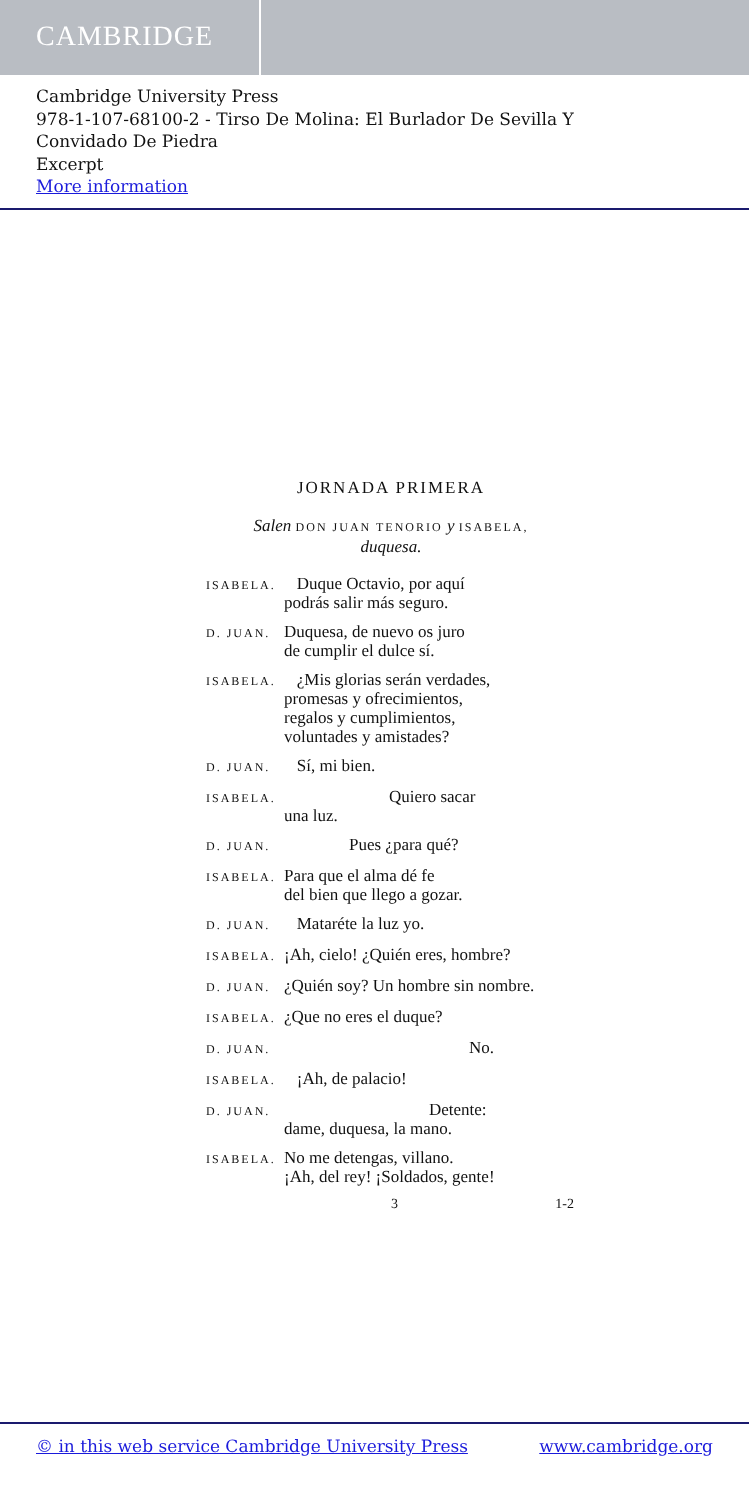CAMBRIDGE
Cambridge University Press
978-1-107-68100-2 - Tirso De Molina: El Burlador De Sevilla Y
Convidado De Piedra
Excerpt
More information
JORNADA PRIMERA
Salen DON JUAN TENORIO y ISABELA,
duquesa.
ISABELA.
Duque Octavio, por aquí
podrás salir más seguro.
D. JUAN.
Duquesa, de nuevo os juro
de cumplir el dulce sí.
ISABELA.
¿Mis glorias serán verdades,
promesas y ofrecimientos,
regalos y cumplimientos,
voluntades y amistades?
D. JUAN.
Sí, mi bien.
ISABELA.
Quiero sacar
una luz.
D. JUAN.
Pues ¿para qué?
ISABELA.
Para que el alma dé fe
del bien que llego a gozar.
D. JUAN.
Mataréte la luz yo.
ISABELA.
¡Ah, cielo! ¿Quién eres, hombre?
D. JUAN.
¿Quién soy? Un hombre sin nombre.
ISABELA.
¿Que no eres el duque?
D. JUAN.
No.
ISABELA.
¡Ah, de palacio!
D. JUAN.
Detente:
dame, duquesa, la mano.
ISABELA.
No me detengas, villano.
¡Ah, del rey! ¡Soldados, gente!
3 1-2
© in this web service Cambridge University Press www.cambridge.org